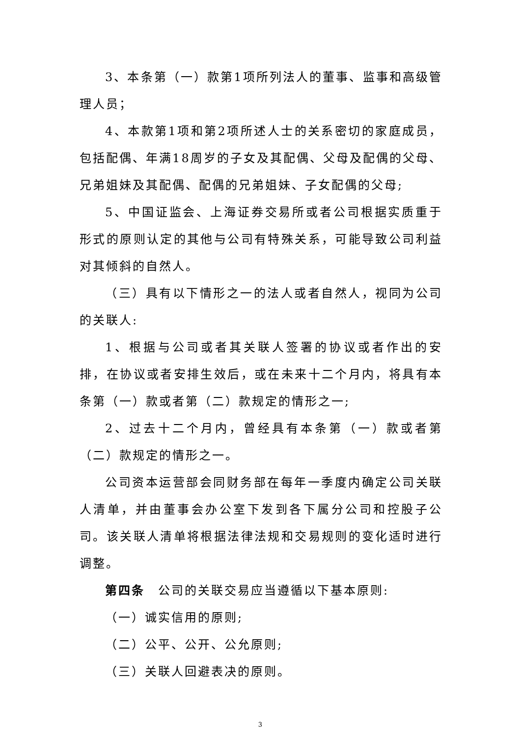3、本条第（一）款第1项所列法人的董事、监事和高级管理人员；
4、本款第1项和第2项所述人士的关系密切的家庭成员，包括配偶、年满18周岁的子女及其配偶、父母及配偶的父母、兄弟姐妹及其配偶、配偶的兄弟姐妹、子女配偶的父母;
5、中国证监会、上海证券交易所或者公司根据实质重于形式的原则认定的其他与公司有特殊关系，可能导致公司利益对其倾斜的自然人。
（三）具有以下情形之一的法人或者自然人，视同为公司的关联人:
1、根据与公司或者其关联人签署的协议或者作出的安排，在协议或者安排生效后，或在未来十二个月内，将具有本条第（一）款或者第（二）款规定的情形之一;
2、过去十二个月内，曾经具有本条第（一）款或者第（二）款规定的情形之一。
公司资本运营部会同财务部在每年一季度内确定公司关联人清单，并由董事会办公室下发到各下属分公司和控股子公司。该关联人清单将根据法律法规和交易规则的变化适时进行调整。
第四条　公司的关联交易应当遵循以下基本原则:
（一）诚实信用的原则;
（二）公平、公开、公允原则;
（三）关联人回避表决的原则。
3